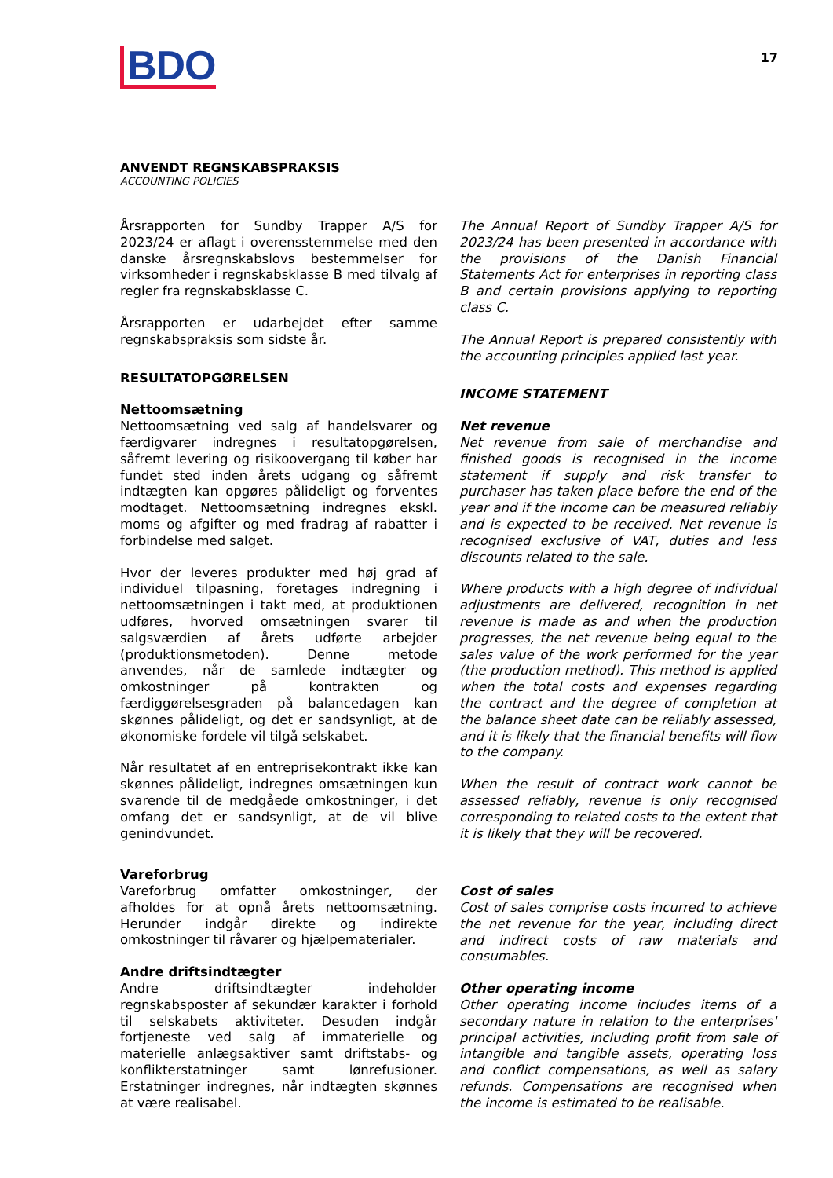BDO
17
ANVENDT REGNSKABSPRAKSIS
ACCOUNTING POLICIES
Årsrapporten for Sundby Trapper A/S for 2023/24 er aflagt i overensstemmelse med den danske årsregnskabslovs bestemmelser for virksomheder i regnskabsklasse B med tilvalg af regler fra regnskabsklasse C.
Årsrapporten er udarbejdet efter samme regnskabspraksis som sidste år.
RESULTATOPGØRELSEN
Nettoomsætning
Nettoomsætning ved salg af handelsvarer og færdigvarer indregnes i resultatopgørelsen, såfremt levering og risikoovergang til køber har fundet sted inden årets udgang og såfremt indtægten kan opgøres pålideligt og forventes modtaget. Nettoomsætning indregnes ekskl. moms og afgifter og med fradrag af rabatter i forbindelse med salget.
Hvor der leveres produkter med høj grad af individuel tilpasning, foretages indregning i nettoomsætningen i takt med, at produktionen udføres, hvorved omsætningen svarer til salgsværdien af årets udførte arbejder (produktionsmetoden). Denne metode anvendes, når de samlede indtægter og omkostninger på kontrakten og færdiggørelsesgraden på balancedagen kan skønnes pålideligt, og det er sandsynligt, at de økonomiske fordele vil tilgå selskabet.
Når resultatet af en entreprisekontrakt ikke kan skønnes pålideligt, indregnes omsætningen kun svarende til de medgåede omkostninger, i det omfang det er sandsynligt, at de vil blive genindvundet.
Vareforbrug
Vareforbrug omfatter omkostninger, der afholdes for at opnå årets nettoomsætning. Herunder indgår direkte og indirekte omkostninger til råvarer og hjælpematerialer.
Andre driftsindtægter
Andre driftsindtægter indeholder regnskabsposter af sekundær karakter i forhold til selskabets aktiviteter. Desuden indgår fortjeneste ved salg af immaterielle og materielle anlægsaktiver samt driftstabs- og konflikterstatninger samt lønrefusioner. Erstatninger indregnes, når indtægten skønnes at være realisabel.
The Annual Report of Sundby Trapper A/S for 2023/24 has been presented in accordance with the provisions of the Danish Financial Statements Act for enterprises in reporting class B and certain provisions applying to reporting class C.
The Annual Report is prepared consistently with the accounting principles applied last year.
INCOME STATEMENT
Net revenue
Net revenue from sale of merchandise and finished goods is recognised in the income statement if supply and risk transfer to purchaser has taken place before the end of the year and if the income can be measured reliably and is expected to be received. Net revenue is recognised exclusive of VAT, duties and less discounts related to the sale.
Where products with a high degree of individual adjustments are delivered, recognition in net revenue is made as and when the production progresses, the net revenue being equal to the sales value of the work performed for the year (the production method). This method is applied when the total costs and expenses regarding the contract and the degree of completion at the balance sheet date can be reliably assessed, and it is likely that the financial benefits will flow to the company.
When the result of contract work cannot be assessed reliably, revenue is only recognised corresponding to related costs to the extent that it is likely that they will be recovered.
Cost of sales
Cost of sales comprise costs incurred to achieve the net revenue for the year, including direct and indirect costs of raw materials and consumables.
Other operating income
Other operating income includes items of a secondary nature in relation to the enterprises' principal activities, including profit from sale of intangible and tangible assets, operating loss and conflict compensations, as well as salary refunds. Compensations are recognised when the income is estimated to be realisable.